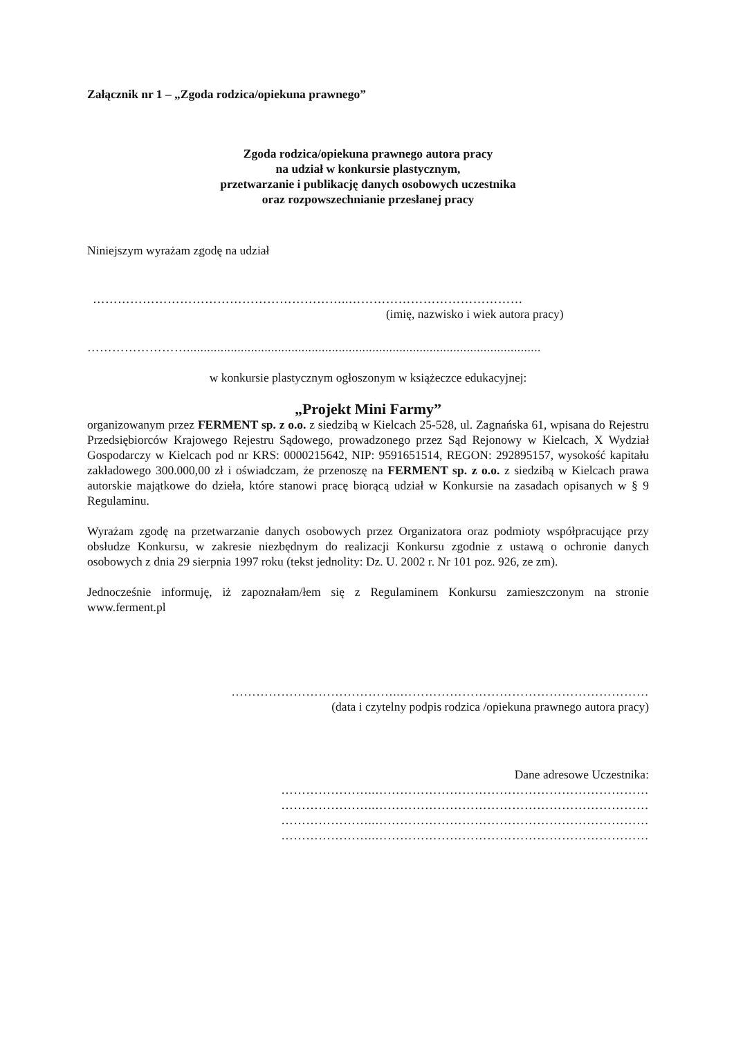Załącznik nr 1 – „Zgoda rodzica/opiekuna prawnego”
Zgoda rodzica/opiekuna prawnego autora pracy
na udział w konkursie plastycznym,
przetwarzanie i publikację danych osobowych uczestnika
oraz rozpowszechnianie przesłanej pracy
Niniejszym wyrażam zgodę na udział
……………………………………………………..……………………………………
(imię, nazwisko i wiek autora pracy)
…………………….........................................................................................................
w konkursie plastycznym ogłoszonym w książeczce edukacyjnej:
„Projekt Mini Farmy”
organizowanym przez FERMENT sp. z o.o. z siedzibą w Kielcach 25-528, ul. Zagnańska 61, wpisana do Rejestru Przedsiębiorców Krajowego Rejestru Sądowego, prowadzonego przez Sąd Rejonowy w Kielcach, X Wydział Gospodarczy w Kielcach pod nr KRS: 0000215642, NIP: 9591651514, REGON: 292895157, wysokość kapitału zakładowego 300.000,00 zł i oświadczam, że przenoszę na FERMENT sp. z o.o. z siedzibą w Kielcach prawa autorskie majątkowe do dzieła, które stanowi pracę biorącą udział w Konkursie na zasadach opisanych w § 9 Regulaminu.
Wyrażam zgodę na przetwarzanie danych osobowych przez Organizatora oraz podmioty współpracujące przy obsłudze Konkursu, w zakresie niezbędnym do realizacji Konkursu zgodnie z ustawą o ochronie danych osobowych z dnia 29 sierpnia 1997 roku (tekst jednolity: Dz. U. 2002 r. Nr 101 poz. 926, ze zm).
Jednocześnie informuję, iż zapoznałam/łem się z Regulaminem Konkursu zamieszczonym na stronie www.ferment.pl
…………………………………..……………………………………………………
(data i czytelny podpis rodzica /opiekuna prawnego autora pracy)
Dane adresowe Uczestnika:
…………………..…………………………………………………………
…………………..…………………………………………………………
…………………..…………………………………………………………
…………………..…………………………………………………………